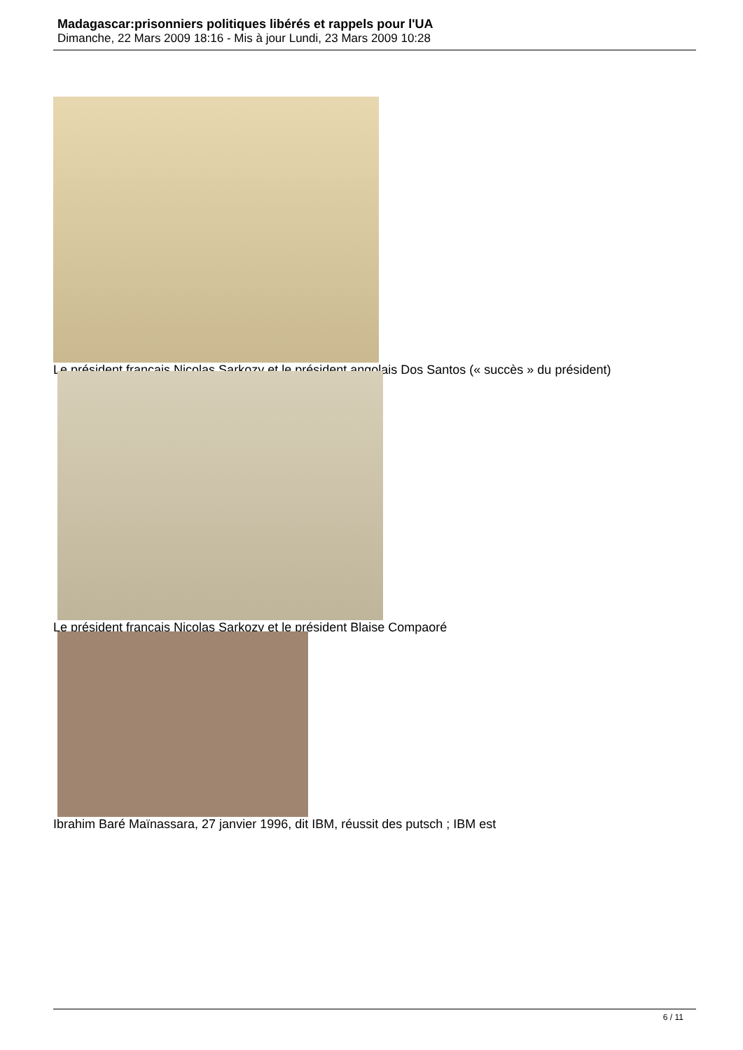Madagascar:prisonniers politiques libérés et rappels pour l'UA
Dimanche, 22 Mars 2009 18:16 - Mis à jour Lundi, 23 Mars 2009 10:28
Le président français Nicolas Sarkozy et le président angolais Dos Santos (« succès » du président)
Le président français Nicolas Sarkozy et le président Blaise Compaoré
Ibrahim Baré Maïnassara, 27 janvier 1996, dit IBM, réussit des putsch ; IBM est
6 / 11